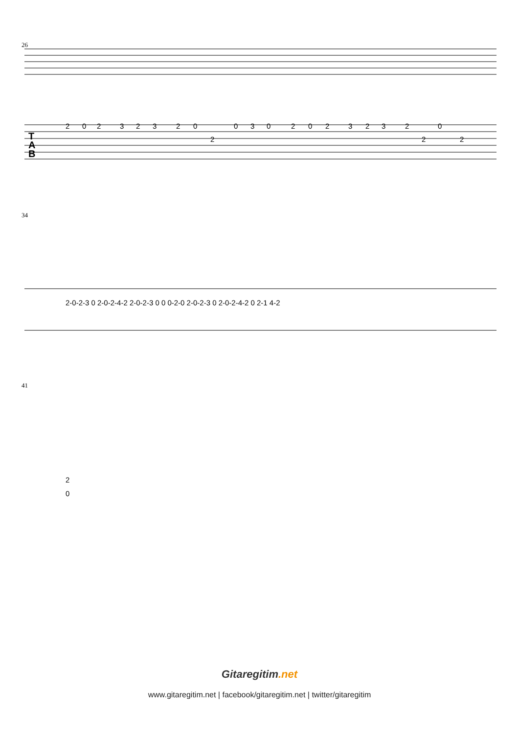26
T
A
B
2
0
2
3
2
3
2
0
2
0
3
0
2
0
2
3
2
3
2
2
0
2
34
2-0-2-3 0 2-0-2-4-2 2-0-2-3 0 0 0-2-0 2-0-2-3 0 2-0-2-4-2 0 2-1 4-2
41
2
0
Gitaregitim.net
www.gitaregitim.net | facebook/gitaregitim.net | twitter/gitaregitim